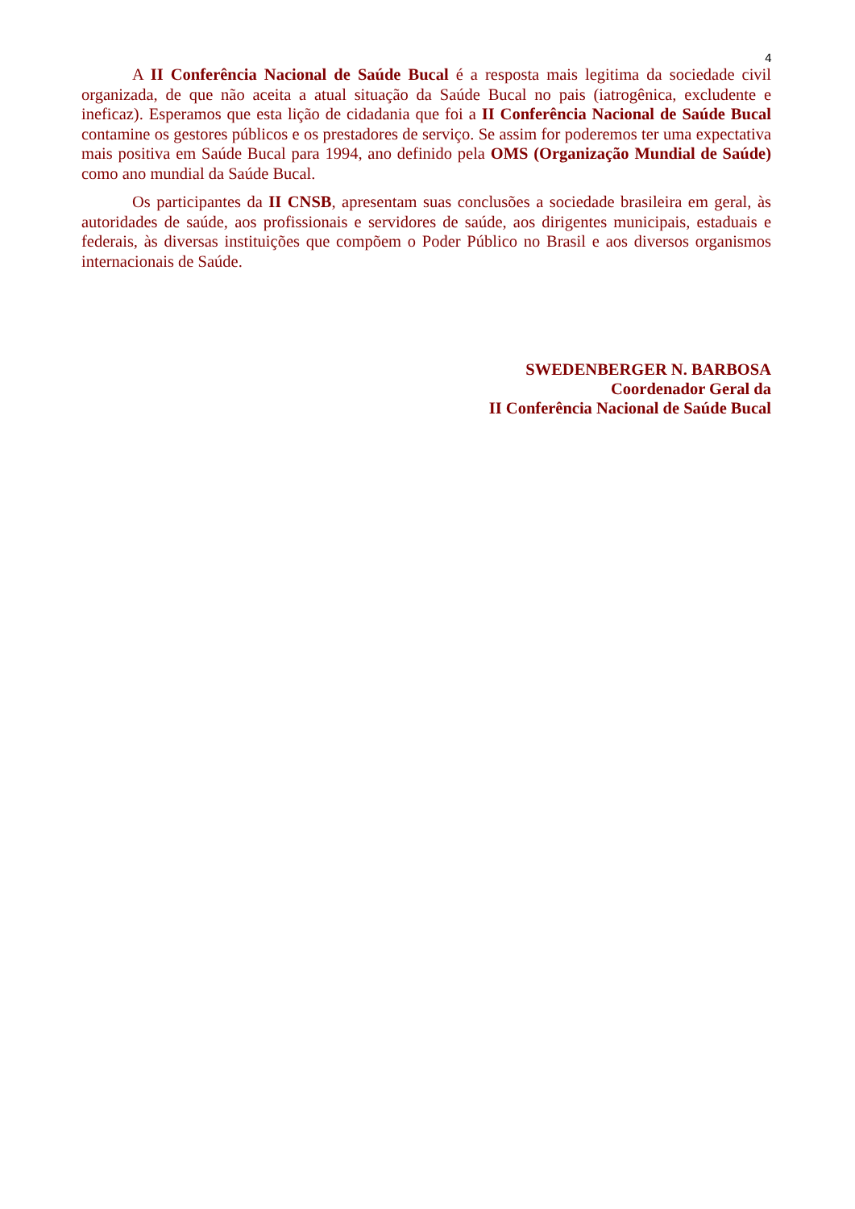4
A II Conferência Nacional de Saúde Bucal é a resposta mais legitima da sociedade civil organizada, de que não aceita a atual situação da Saúde Bucal no pais (iatrogênica, excludente e ineficaz). Esperamos que esta lição de cidadania que foi a II Conferência Nacional de Saúde Bucal contamine os gestores públicos e os prestadores de serviço. Se assim for poderemos ter uma expectativa mais positiva em Saúde Bucal para 1994, ano definido pela OMS (Organização Mundial de Saúde) como ano mundial da Saúde Bucal.
Os participantes da II CNSB, apresentam suas conclusões a sociedade brasileira em geral, às autoridades de saúde, aos profissionais e servidores de saúde, aos dirigentes municipais, estaduais e federais, às diversas instituições que compõem o Poder Público no Brasil e aos diversos organismos internacionais de Saúde.
SWEDENBERGER N. BARBOSA
Coordenador Geral da
II Conferência Nacional de Saúde Bucal